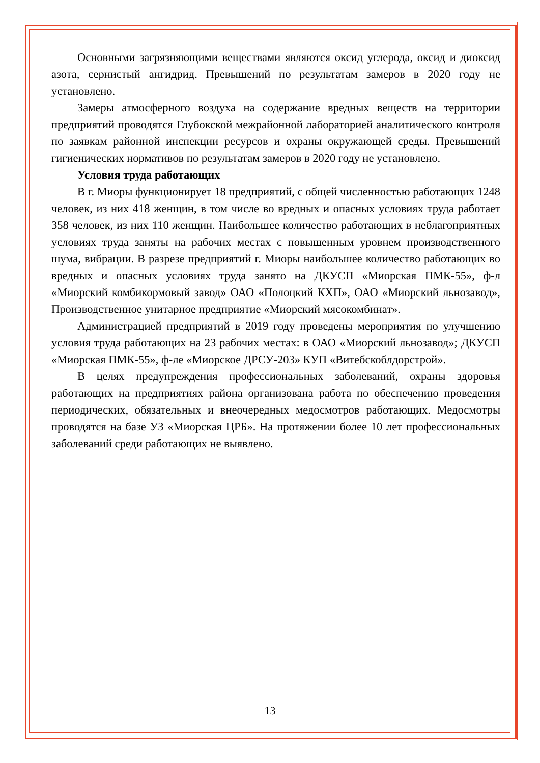Основными загрязняющими веществами являются оксид углерода, оксид и диоксид азота, сернистый ангидрид. Превышений по результатам замеров в 2020 году не установлено.
Замеры атмосферного воздуха на содержание вредных веществ на территории предприятий проводятся Глубокской межрайонной лабораторией аналитического контроля по заявкам районной инспекции ресурсов и охраны окружающей среды. Превышений гигиенических нормативов по результатам замеров в 2020 году не установлено.
Условия труда работающих
В г. Миоры функционирует 18 предприятий, с общей численностью работающих 1248 человек, из них 418 женщин, в том числе во вредных и опасных условиях труда работает 358 человек, из них 110 женщин. Наибольшее количество работающих в неблагоприятных условиях труда заняты на рабочих местах с повышенным уровнем производственного шума, вибрации. В разрезе предприятий г. Миоры наибольшее количество работающих во вредных и опасных условиях труда занято на ДКУСП «Миорская ПМК-55», ф-л «Миорский комбикормовый завод» ОАО «Полоцкий КХП», ОАО «Миорский льнозавод», Производственное унитарное предприятие «Миорский мясокомбинат».
Администрацией предприятий в 2019 году проведены мероприятия по улучшению условия труда работающих на 23 рабочих местах: в ОАО «Миорский льнозавод»; ДКУСП «Миорская ПМК-55», ф-ле «Миорское ДРСУ-203» КУП «Витебскоблдорстрой».
В целях предупреждения профессиональных заболеваний, охраны здоровья работающих на предприятиях района организована работа по обеспечению проведения периодических, обязательных и внеочередных медосмотров работающих. Медосмотры проводятся на базе УЗ «Миорская ЦРБ». На протяжении более 10 лет профессиональных заболеваний среди работающих не выявлено.
13